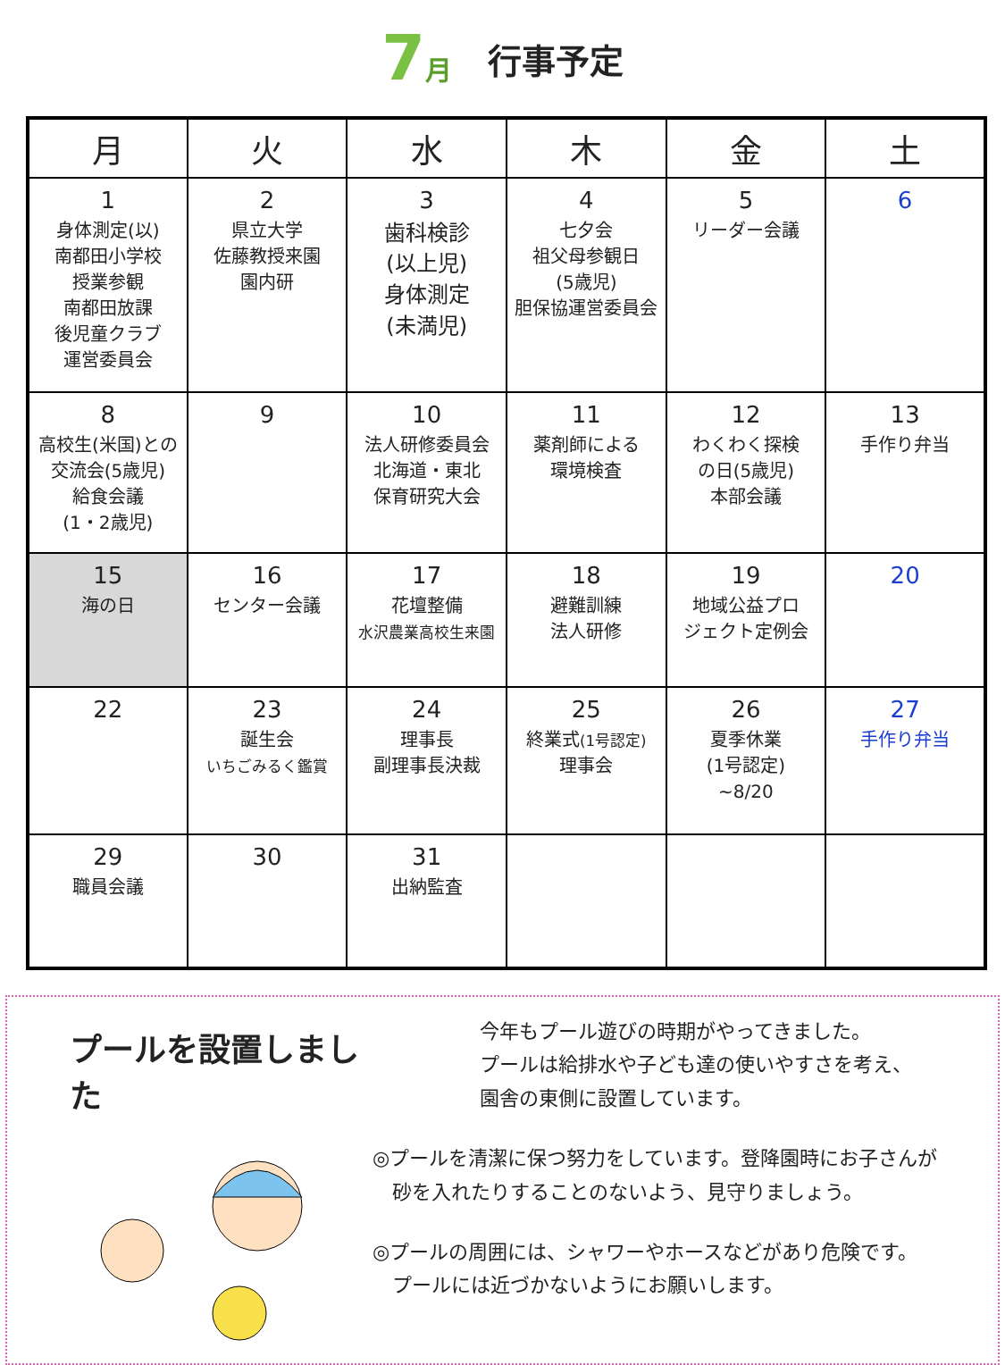7月
行事予定
| 月 | 火 | 水 | 木 | 金 | 土 |
| --- | --- | --- | --- | --- | --- |
| 1 身体測定(以) 南都田小学校 授業参観 南都田放課 後児童クラブ 運営委員会 | 2 県立大学 佐藤教授来園 園内研 | 3 歯科検診 (以上児) 身体測定 (未満児) | 4 七夕会 祖父母参観日 (5歳児) 胆保協運営委員会 | 5 リーダー会議 | 6 |
| 8 高校生(米国)との 交流会(5歳児) 給食会議 (1・2歳児) | 9 | 10 法人研修委員会 北海道・東北 保育研究大会 | 11 薬剤師による 環境検査 | 12 わくわく探検 の日(5歳児) 本部会議 | 13 手作り弁当 |
| 15 海の日 | 16 センター会議 | 17 花壇整備 水沢農業高校生来園 | 18 避難訓練 法人研修 | 19 地域公益プロ ジェクト定例会 | 20 |
| 22 | 23 誕生会 いちごみるく鑑賞 | 24 理事長 副理事長決裁 | 25 終業式 (1号認定) 理事会 | 26 夏季休業 (1号認定) ~8/20 | 27 手作り弁当 |
| 29 職員会議 | 30 | 31 出納監査 | | | |
プールを設置しました
今年もプール遊びの時期がやってきました。
プールは給排水や子ども達の使いやすさを考え、
園舎の東側に設置しています。
◎プールを清潔に保つ努力をしています。登降園時にお子さんが
　砂を入れたりすることのないよう、見守りましょう。
◎プールの周囲には、シャワーやホースなどがあり危険です。
　プールには近づかないようにお願いします。